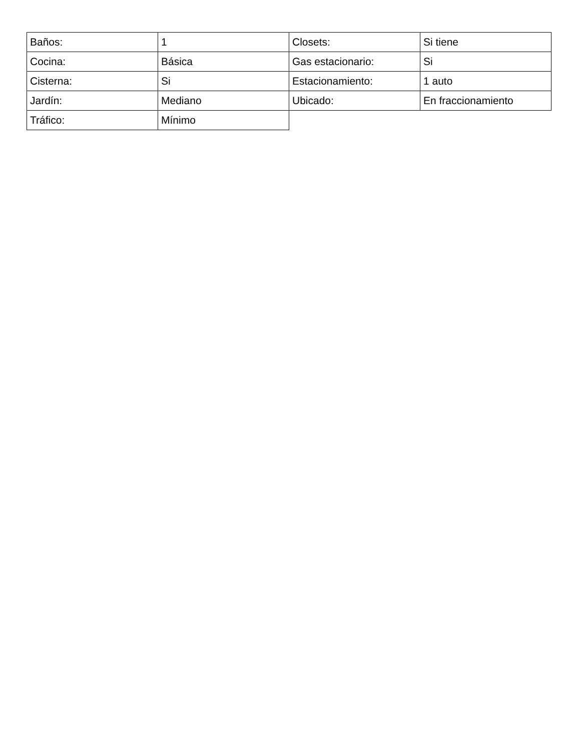| Baños: | 1 | Closets: | Si tiene |
| Cocina: | Básica | Gas estacionario: | Si |
| Cisterna: | Si | Estacionamiento: | 1 auto |
| Jardín: | Mediano | Ubicado: | En fraccionamiento |
| Tráfico: | Mínimo | | |